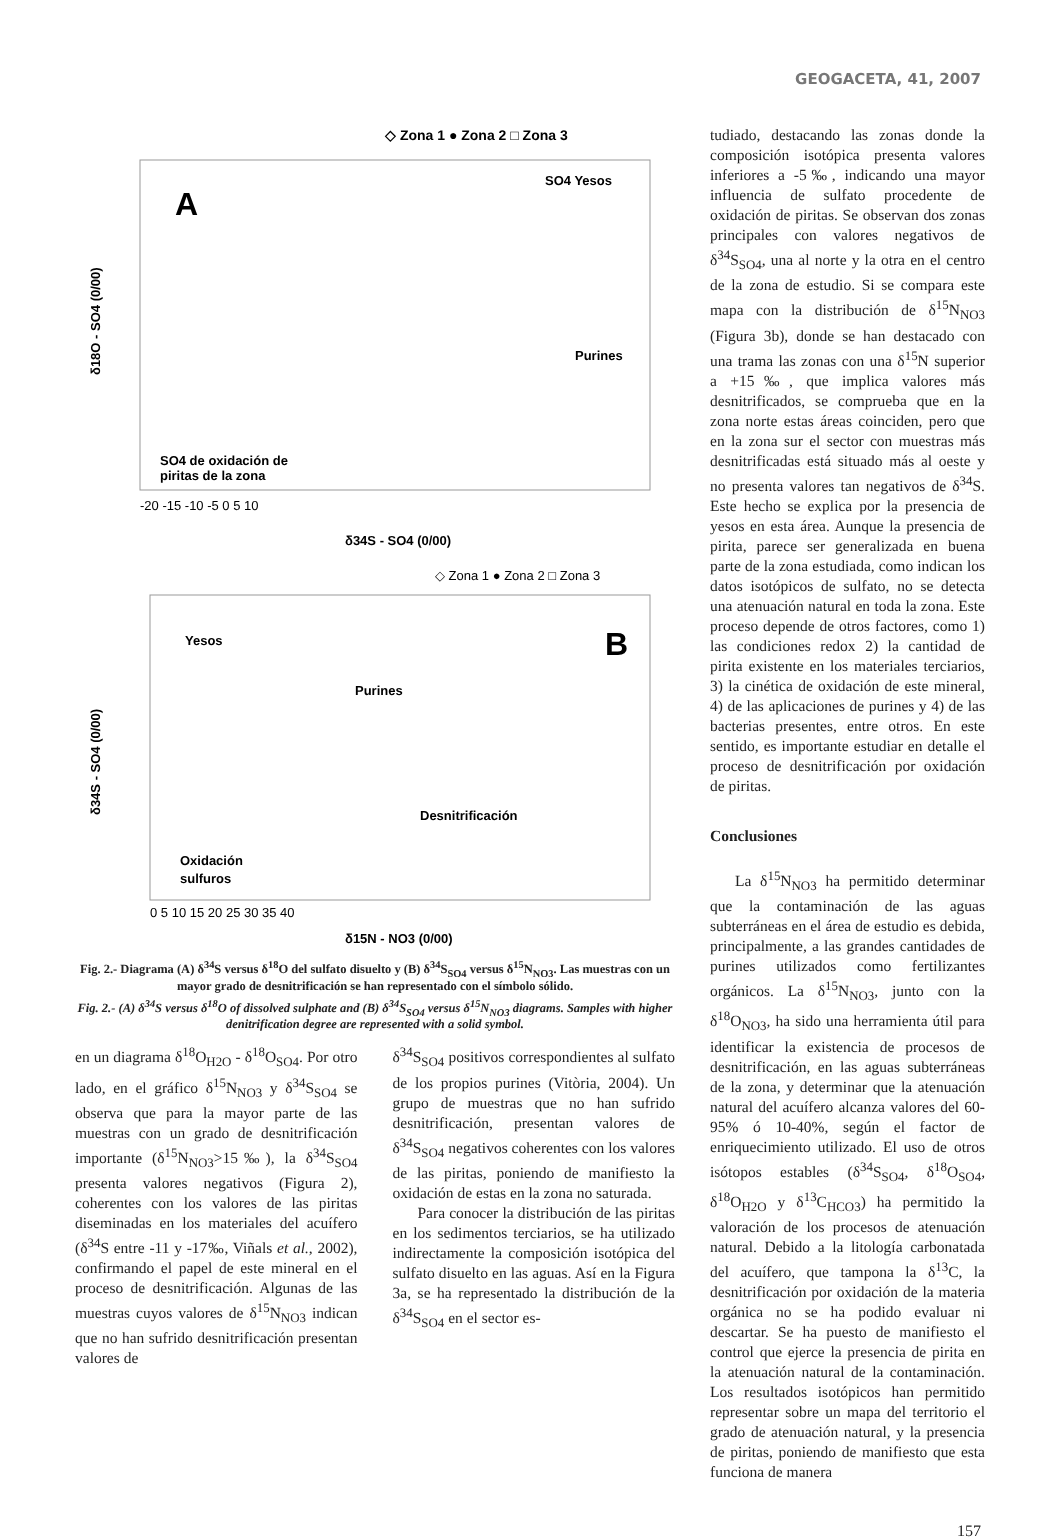GEOGACETA, 41, 2007
◇ Zona 1 ● Zona 2 □ Zona 3
A
SO4 Yesos
Purines
SO4 de oxidación de
piritas de la zona
δ34S - SO4 (0/00)
δ18O - SO4 (0/00)
-20 -15 -10 -5 0 5 10
◇ Zona 1 ● Zona 2 □ Zona 3
B
Yesos
Purines
Desnitrificación
Oxidación
sulfuros
0 5 10 15 20 25 30 35 40
δ15N - NO3 (0/00)
δ34S - SO4 (0/00)
Fig. 2.- Diagrama (A) δ<sup>34</sup>S versus δ<sup>18</sup>O del sulfato disuelto y (B) δ<sup>34</sup>S<sub>SO4</sub> versus δ<sup>15</sup>N<sub>NO3</sub>. Las muestras con un mayor grado de desnitrificación se han representado con el símbolo sólido.
Fig. 2.- (A) δ<sup>34</sup>S versus δ<sup>18</sup>O of dissolved sulphate and (B) δ<sup>34</sup>S<sub>SO4</sub> versus δ<sup>15</sup>N<sub>NO3</sub> diagrams. Samples with higher denitrification degree are represented with a solid symbol.
en un diagrama δ<sup>18</sup>O<sub>H2O</sub> - δ<sup>18</sup>O<sub>SO4</sub>. Por otro lado, en el gráfico δ<sup>15</sup>N<sub>NO3</sub> y δ<sup>34</sup>S<sub>SO4</sub> se observa que para la mayor parte de las muestras con un grado de desnitrificación importante (δ<sup>15</sup>N<sub>NO3</sub>>15‰), la δ<sup>34</sup>S<sub>SO4</sub> presenta valores negativos (Figura 2), coherentes con los valores de las piritas diseminadas en los materiales del acuífero (δ<sup>34</sup>S entre -11 y -17‰, Viñals et al., 2002), confirmando el papel de este mineral en el proceso de desnitrificación. Algunas de las muestras cuyos valores de δ<sup>15</sup>N<sub>NO3</sub> indican que no han sufrido desnitrificación presentan valores de
δ<sup>34</sup>S<sub>SO4</sub> positivos correspondientes al sulfato de los propios purines (Vitòria, 2004). Un grupo de muestras que no han sufrido desnitrificación, presentan valores de δ<sup>34</sup>S<sub>SO4</sub> negativos coherentes con los valores de las piritas, poniendo de manifiesto la oxidación de estas en la zona no saturada.
Para conocer la distribución de las piritas en los sedimentos terciarios, se ha utilizado indirectamente la composición isotópica del sulfato disuelto en las aguas. Así en la Figura 3a, se ha representado la distribución de la δ<sup>34</sup>S<sub>SO4</sub> en el sector es-
tudiado, destacando las zonas donde la composición isotópica presenta valores inferiores a -5‰, indicando una mayor influencia de sulfato procedente de oxidación de piritas. Se observan dos zonas principales con valores negativos de δ<sup>34</sup>S<sub>SO4</sub>, una al norte y la otra en el centro de la zona de estudio. Si se compara este mapa con la distribución de δ<sup>15</sup>N<sub>NO3</sub> (Figura 3b), donde se han destacado con una trama las zonas con una δ<sup>15</sup>N superior a +15‰, que implica valores más desnitrificados, se comprueba que en la zona norte estas áreas coinciden, pero que en la zona sur el sector con muestras más desnitrificadas está situado más al oeste y no presenta valores tan negativos de δ<sup>34</sup>S. Este hecho se explica por la presencia de yesos en esta área. Aunque la presencia de pirita, parece ser generalizada en buena parte de la zona estudiada, como indican los datos isotópicos de sulfato, no se detecta una atenuación natural en toda la zona. Este proceso depende de otros factores, como 1) las condiciones redox 2) la cantidad de pirita existente en los materiales terciarios, 3) la cinética de oxidación de este mineral, 4) de las aplicaciones de purines y 4) de las bacterias presentes, entre otros. En este sentido, es importante estudiar en detalle el proceso de desnitrificación por oxidación de piritas.
Conclusiones
La δ<sup>15</sup>N<sub>NO3</sub> ha permitido determinar que la contaminación de las aguas subterráneas en el área de estudio es debida, principalmente, a las grandes cantidades de purines utilizados como fertilizantes orgánicos. La δ<sup>15</sup>N<sub>NO3</sub>, junto con la δ<sup>18</sup>O<sub>NO3</sub>, ha sido una herramienta útil para identificar la existencia de procesos de desnitrificación, en las aguas subterráneas de la zona, y determinar que la atenuación natural del acuífero alcanza valores del 60-95% ó 10-40%, según el factor de enriquecimiento utilizado. El uso de otros isótopos estables (δ<sup>34</sup>S<sub>SO4</sub>, δ<sup>18</sup>O<sub>SO4</sub>, δ<sup>18</sup>O<sub>H2O</sub> y δ<sup>13</sup>C<sub>HCO3</sub>) ha permitido la valoración de los procesos de atenuación natural. Debido a la litología carbonatada del acuífero, que tampona la δ<sup>13</sup>C, la desnitrificación por oxidación de la materia orgánica no se ha podido evaluar ni descartar. Se ha puesto de manifiesto el control que ejerce la presencia de pirita en la atenuación natural de la contaminación. Los resultados isotópicos han permitido representar sobre un mapa del territorio el grado de atenuación natural, y la presencia de piritas, poniendo de manifiesto que esta funciona de manera
157